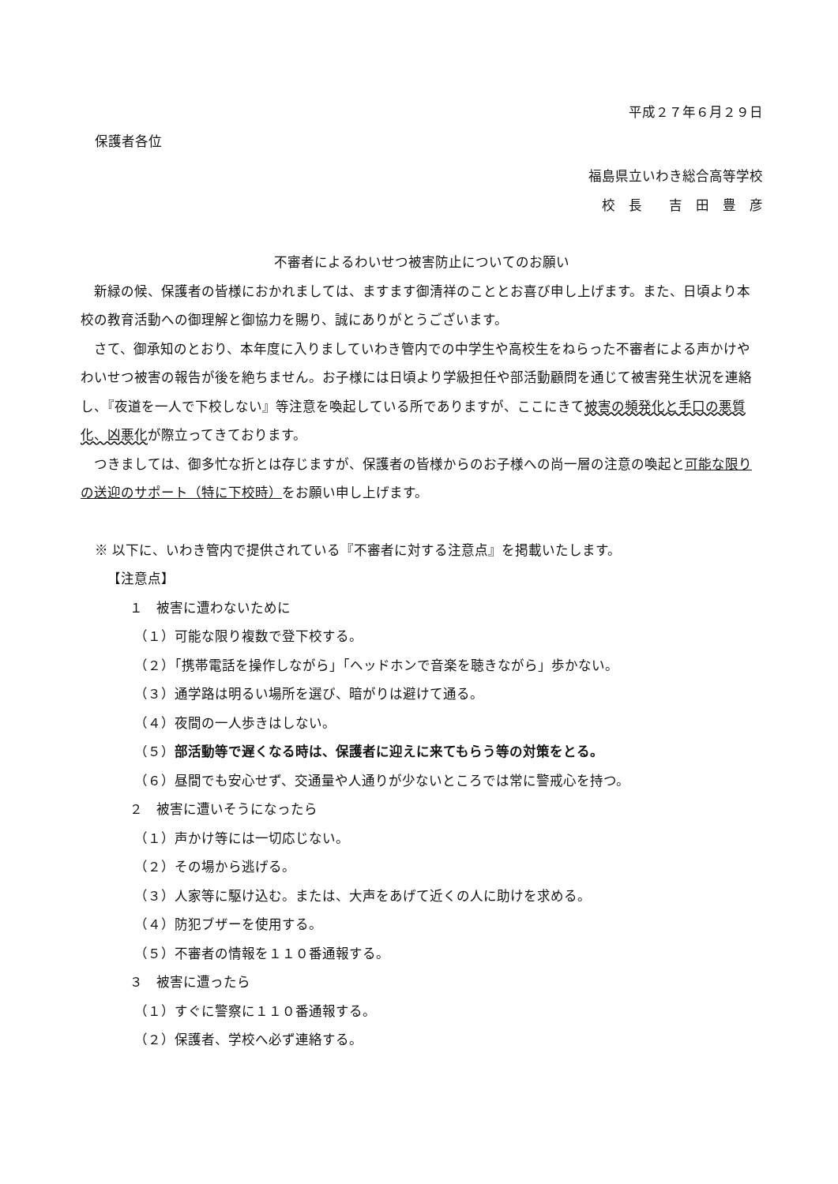平成２７年６月２９日
保護者各位
福島県立いわき総合高等学校
校　長　　吉　田　豊　彦
不審者によるわいせつ被害防止についてのお願い
　新緑の候、保護者の皆様におかれましては、ますます御清祥のこととお喜び申し上げます。また、日頃より本校の教育活動への御理解と御協力を賜り、誠にありがとうございます。
　さて、御承知のとおり、本年度に入りましていわき管内での中学生や高校生をねらった不審者による声かけやわいせつ被害の報告が後を絶ちません。お子様には日頃より学級担任や部活動顧問を通じて被害発生状況を連絡し、『夜道を一人で下校しない』等注意を喚起している所でありますが、ここにきて被害の頻発化と手口の悪質化、凶悪化が際立ってきております。
　つきましては、御多忙な折とは存じますが、保護者の皆様からのお子様への尚一層の注意の喚起と可能な限りの送迎のサポート（特に下校時）をお願い申し上げます。
※ 以下に、いわき管内で提供されている『不審者に対する注意点』を掲載いたします。
【注意点】
１　被害に遭わないために
（１）可能な限り複数で登下校する。
（２）「携帯電話を操作しながら」「ヘッドホンで音楽を聴きながら」歩かない。
（３）通学路は明るい場所を選び、暗がりは避けて通る。
（４）夜間の一人歩きはしない。
（５）部活動等で遅くなる時は、保護者に迎えに来てもらう等の対策をとる。
（６）昼間でも安心せず、交通量や人通りが少ないところでは常に警戒心を持つ。
２　被害に遭いそうになったら
（１）声かけ等には一切応じない。
（２）その場から逃げる。
（３）人家等に駆け込む。または、大声をあげて近くの人に助けを求める。
（４）防犯ブザーを使用する。
（５）不審者の情報を１１０番通報する。
３　被害に遭ったら
（１）すぐに警察に１１０番通報する。
（２）保護者、学校へ必ず連絡する。